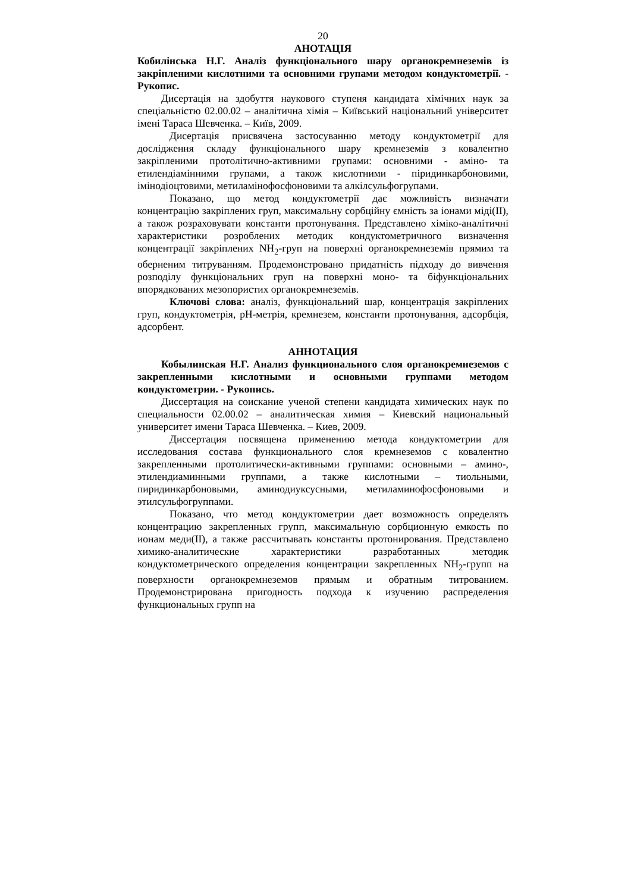20
АНОТАЦІЯ
Кобилінська Н.Г. Аналіз функціонального шару органокремнеземів із закріпленими кислотними та основними групами методом кондуктометрії. - Рукопис.
Дисертація на здобуття наукового ступеня кандидата хімічних наук за спеціальністю 02.00.02 – аналітична хімія – Київський національний університет імені Тараса Шевченка. – Київ, 2009.
Дисертація присвячена застосуванню методу кондуктометрії для дослідження складу функціонального шару кремнеземів з ковалентно закріпленими протолітично-активними групами: основними - аміно- та етилендіамінними групами, а також кислотними - піридинкарбоновими, імінодіоцтовими, метиламінофосфоновими та алкілсульфогрупами.
Показано, що метод кондуктометрії дає можливість визначати концентрацію закріплених груп, максимальну сорбційну ємність за іонами міді(II), а також розраховувати константи протонування. Представлено хіміко-аналітичні характеристики розроблених методик кондуктометричного визначення концентрації закріплених NH<sub>2</sub>-груп на поверхні органокремнеземів прямим та оберненим титруванням. Продемонстровано придатність підходу до вивчення розподілу функціональних груп на поверхні моно- та біфункціональних впорядкованих мезопористих органокремнеземів.
Ключові слова: аналіз, функціональний шар, концентрація закріплених груп, кондуктометрія, рН-метрія, кремнезем, константи протонування, адсорбція, адсорбент.
АННОТАЦИЯ
Кобылинская Н.Г. Анализ функционального слоя органокремнеземов с закрепленными кислотными и основными группами методом кондуктометрии. - Рукопись.
Диссертация на соискание ученой степени кандидата химических наук по специальности 02.00.02 – аналитическая химия – Киевский национальный университет имени Тараса Шевченка. – Киев, 2009.
Диссертация посвящена применению метода кондуктометрии для исследования состава функционального слоя кремнеземов с ковалентно закрепленными протолитически-активными группами: основными – амино-, этилендиаминными группами, а также кислотными – тиольными, пиридинкарбоновыми, аминодиуксусными, метиламинофосфоновыми и этилсульфогруппами.
Показано, что метод кондуктометрии дает возможность определять концентрацию закрепленных групп, максимальную сорбционную емкость по ионам меди(II), а также рассчитывать константы протонирования. Представлено химико-аналитические характеристики разработанных методик кондуктометрического определения концентрации закрепленных NH<sub>2</sub>-групп на поверхности органокремнеземов прямым и обратным титрованием. Продемонстрирована пригодность подхода к изучению распределения функциональных групп на